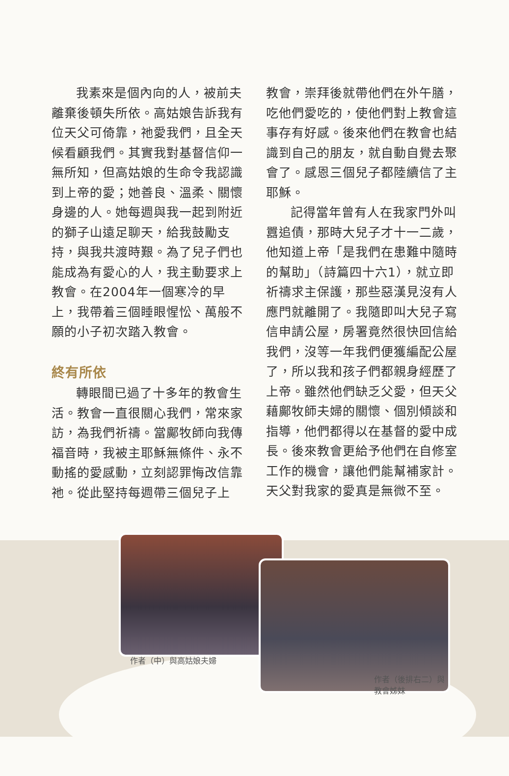我素來是個內向的人，被前夫離棄後頓失所依。高姑娘告訴我有位天父可倚靠，祂愛我們，且全天候看顧我們。其實我對基督信仰一無所知，但高姑娘的生命令我認識到上帝的愛；她善良、溫柔、關懷身邊的人。她每週與我一起到附近的獅子山遠足聊天，給我鼓勵支持，與我共渡時艱。為了兒子們也能成為有愛心的人，我主動要求上教會。在2004年一個寒冷的早上，我帶着三個睡眼惺忪、萬般不願的小子初次踏入教會。
終有所依
轉眼間已過了十多年的教會生活。教會一直很關心我們，常來家訪，為我們祈禱。當鄺牧師向我傳福音時，我被主耶穌無條件、永不動搖的愛感動，立刻認罪悔改信靠祂。從此堅持每週帶三個兒子上
教會，崇拜後就帶他們在外午膳，吃他們愛吃的，使他們對上教會這事存有好感。後來他們在教會也結識到自己的朋友，就自動自覺去聚會了。感恩三個兒子都陸續信了主耶穌。
記得當年曾有人在我家門外叫囂追債，那時大兒子才十一二歲，他知道上帝「是我們在患難中隨時的幫助」（詩篇四十六1），就立即祈禱求主保護，那些惡漢見沒有人應門就離開了。我隨即叫大兒子寫信申請公屋，房署竟然很快回信給我們，沒等一年我們便獲編配公屋了，所以我和孩子們都親身經歷了上帝。雖然他們缺乏父愛，但天父藉鄺牧師夫婦的關懷、個別傾談和指導，他們都得以在基督的愛中成長。後來教會更給予他們在自修室工作的機會，讓他們能幫補家計。天父對我家的愛真是無微不至。
作者（中）與高姑娘夫婦
作者（後排右二）與
教會姊妹